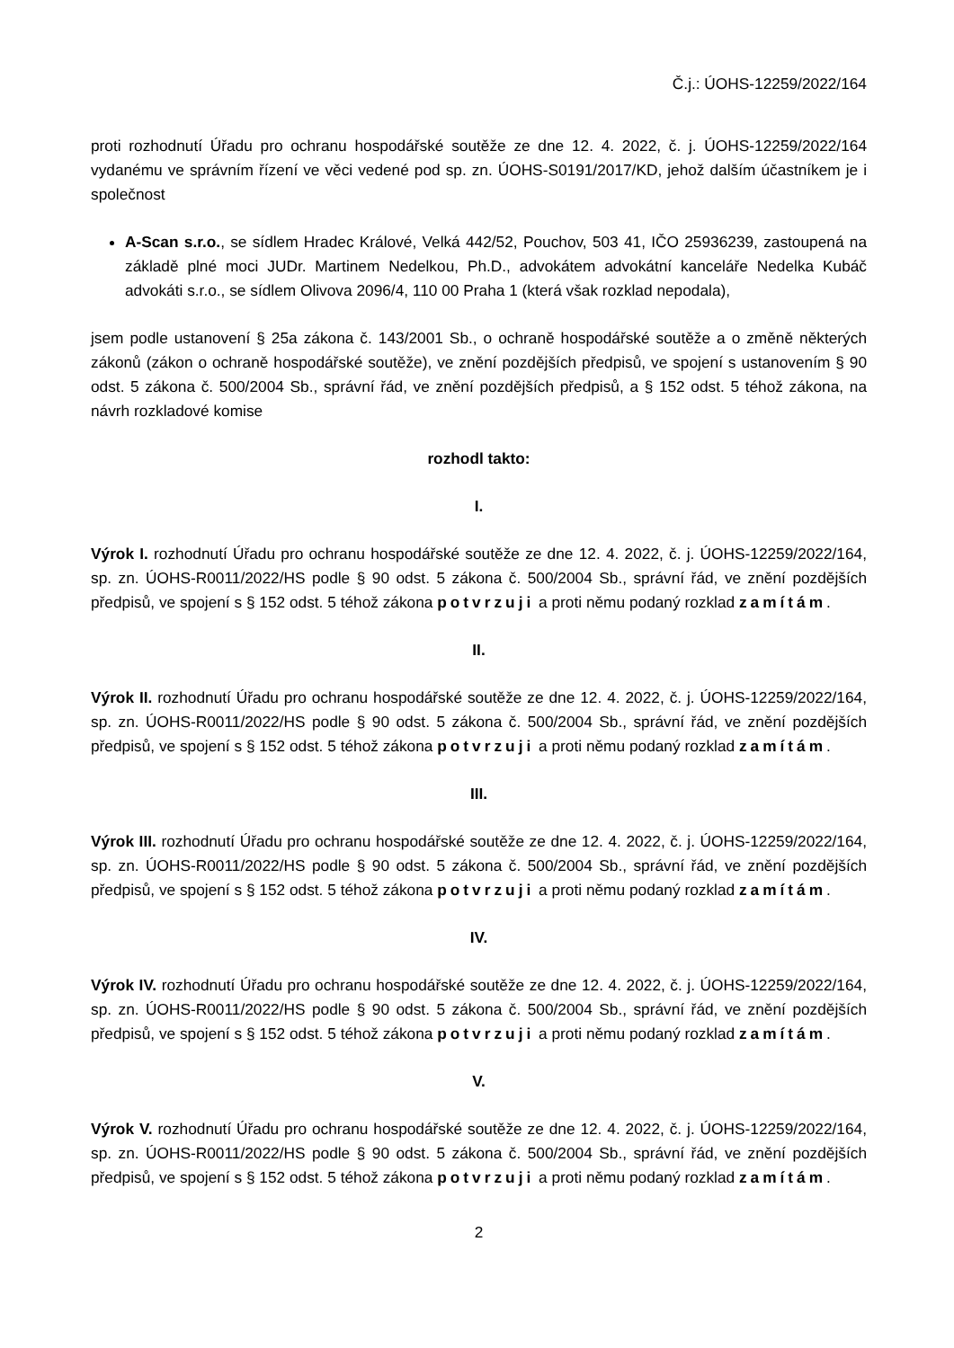Č.j.: ÚOHS-12259/2022/164
proti rozhodnutí Úřadu pro ochranu hospodářské soutěže ze dne 12. 4. 2022, č. j. ÚOHS-12259/2022/164 vydanému ve správním řízení ve věci vedené pod sp. zn. ÚOHS-S0191/2017/KD, jehož dalším účastníkem je i společnost
A-Scan s.r.o., se sídlem Hradec Králové, Velká 442/52, Pouchov, 503 41, IČO 25936239, zastoupená na základě plné moci JUDr. Martinem Nedelkou, Ph.D., advokátem advokátní kanceláře Nedelka Kubáč advokáti s.r.o., se sídlem Olivova 2096/4, 110 00 Praha 1 (která však rozklad nepodala),
jsem podle ustanovení § 25a zákona č. 143/2001 Sb., o ochraně hospodářské soutěže a o změně některých zákonů (zákon o ochraně hospodářské soutěže), ve znění pozdějších předpisů, ve spojení s ustanovením § 90 odst. 5 zákona č. 500/2004 Sb., správní řád, ve znění pozdějších předpisů, a § 152 odst. 5 téhož zákona, na návrh rozkladové komise
rozhodl takto:
I.
Výrok I. rozhodnutí Úřadu pro ochranu hospodářské soutěže ze dne 12. 4. 2022, č. j. ÚOHS-12259/2022/164, sp. zn. ÚOHS-R0011/2022/HS podle § 90 odst. 5 zákona č. 500/2004 Sb., správní řád, ve znění pozdějších předpisů, ve spojení s § 152 odst. 5 téhož zákona potvrzuji a proti němu podaný rozklad zamítám.
II.
Výrok II. rozhodnutí Úřadu pro ochranu hospodářské soutěže ze dne 12. 4. 2022, č. j. ÚOHS-12259/2022/164, sp. zn. ÚOHS-R0011/2022/HS podle § 90 odst. 5 zákona č. 500/2004 Sb., správní řád, ve znění pozdějších předpisů, ve spojení s § 152 odst. 5 téhož zákona potvrzuji a proti němu podaný rozklad zamítám.
III.
Výrok III. rozhodnutí Úřadu pro ochranu hospodářské soutěže ze dne 12. 4. 2022, č. j. ÚOHS-12259/2022/164, sp. zn. ÚOHS-R0011/2022/HS podle § 90 odst. 5 zákona č. 500/2004 Sb., správní řád, ve znění pozdějších předpisů, ve spojení s § 152 odst. 5 téhož zákona potvrzuji a proti němu podaný rozklad zamítám.
IV.
Výrok IV. rozhodnutí Úřadu pro ochranu hospodářské soutěže ze dne 12. 4. 2022, č. j. ÚOHS-12259/2022/164, sp. zn. ÚOHS-R0011/2022/HS podle § 90 odst. 5 zákona č. 500/2004 Sb., správní řád, ve znění pozdějších předpisů, ve spojení s § 152 odst. 5 téhož zákona potvrzuji a proti němu podaný rozklad zamítám.
V.
Výrok V. rozhodnutí Úřadu pro ochranu hospodářské soutěže ze dne 12. 4. 2022, č. j. ÚOHS-12259/2022/164, sp. zn. ÚOHS-R0011/2022/HS podle § 90 odst. 5 zákona č. 500/2004 Sb., správní řád, ve znění pozdějších předpisů, ve spojení s § 152 odst. 5 téhož zákona potvrzuji a proti němu podaný rozklad zamítám.
2